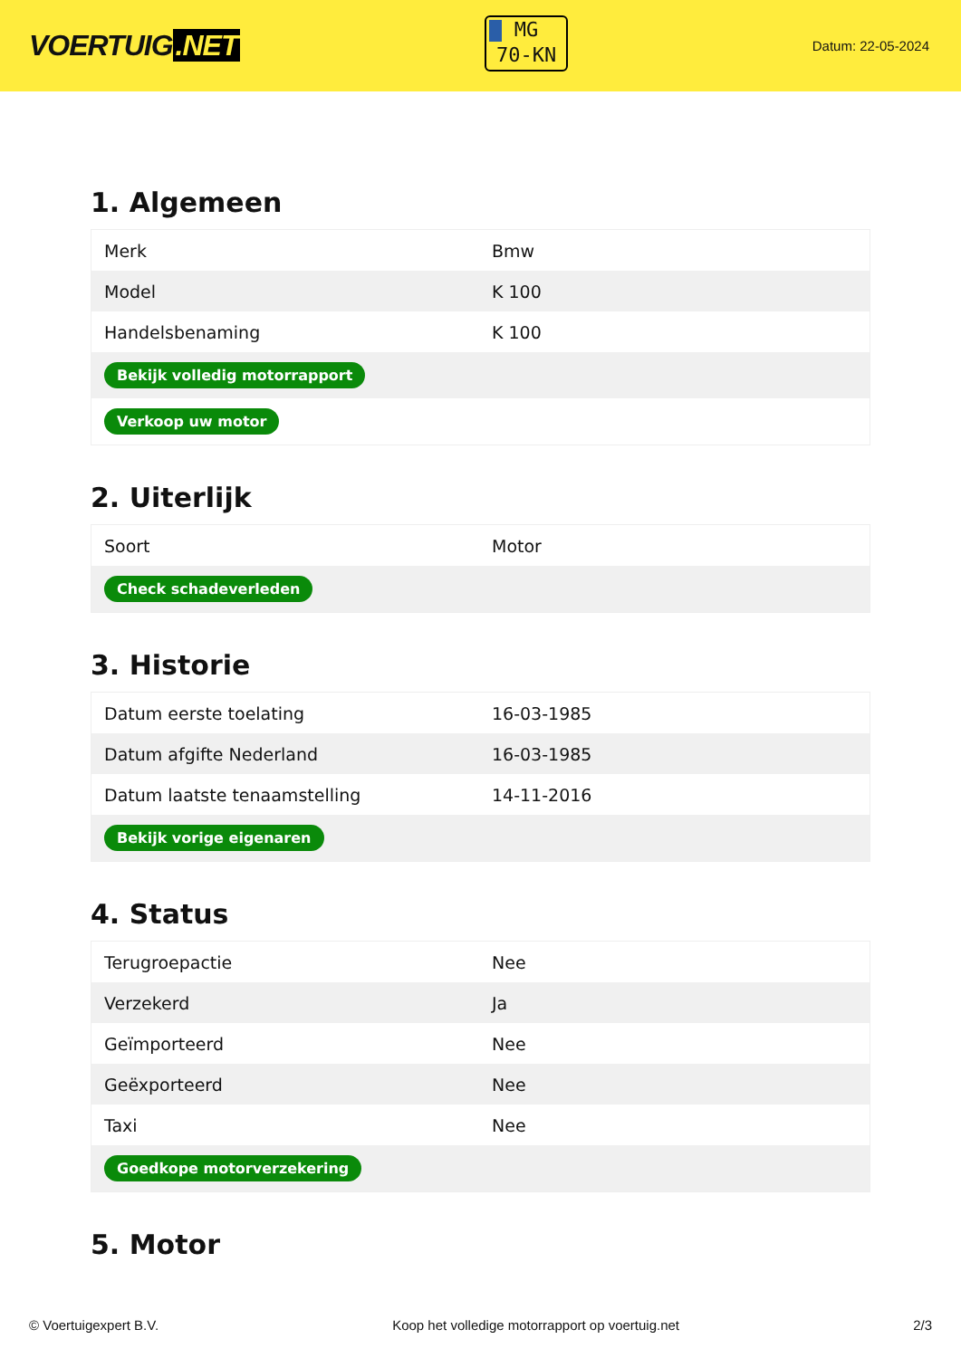VOERTUIG.NET
MG
70-KN
Datum: 22-05-2024
1. Algemeen
| Merk | Bmw |
| Model | K 100 |
| Handelsbenaming | K 100 |
| Bekijk volledig motorrapport | |
| Verkoop uw motor | |
2. Uiterlijk
| Soort | Motor |
| Check schadeverleden | |
3. Historie
| Datum eerste toelating | 16-03-1985 |
| Datum afgifte Nederland | 16-03-1985 |
| Datum laatste tenaamstelling | 14-11-2016 |
| Bekijk vorige eigenaren | |
4. Status
| Terugroepactie | Nee |
| Verzekerd | Ja |
| Geïmporteerd | Nee |
| Geëxporteerd | Nee |
| Taxi | Nee |
| Goedkope motorverzekering | |
5. Motor
© Voertuigexpert B.V. Koop het volledige motorrapport op voertuig.net 2/3